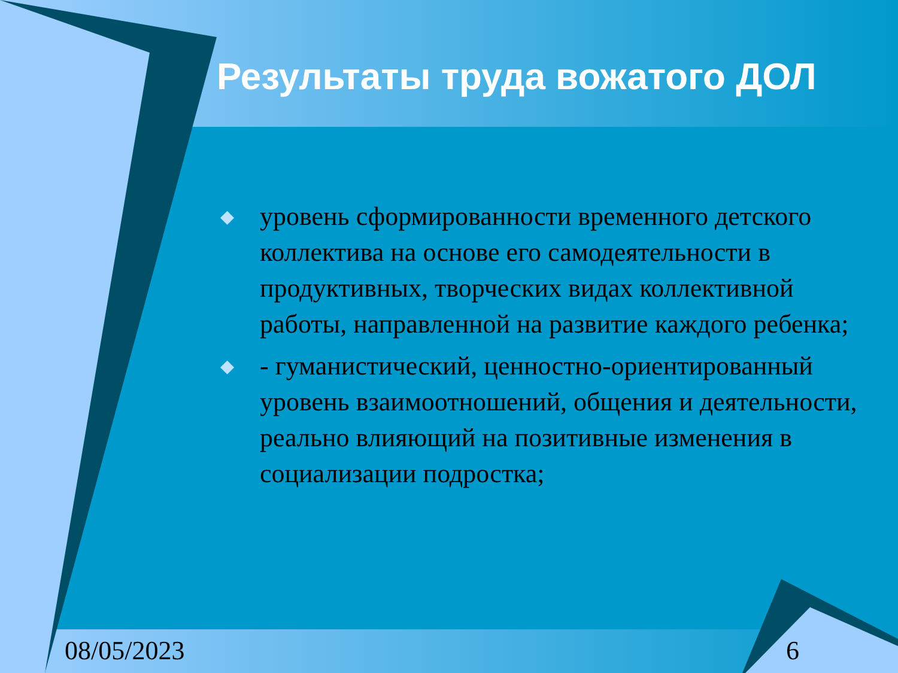Результаты труда вожатого ДОЛ
◆ уровень сформированности временного детского коллектива на основе его самодеятельности в продуктивных, творческих видах коллективной работы, направленной на развитие каждого ребенка;
◆ - гуманистический, ценностно-ориентированный уровень взаимоотношений, общения и деятельности, реально влияющий на позитивные изменения в социализации подростка;
08/05/2023 6